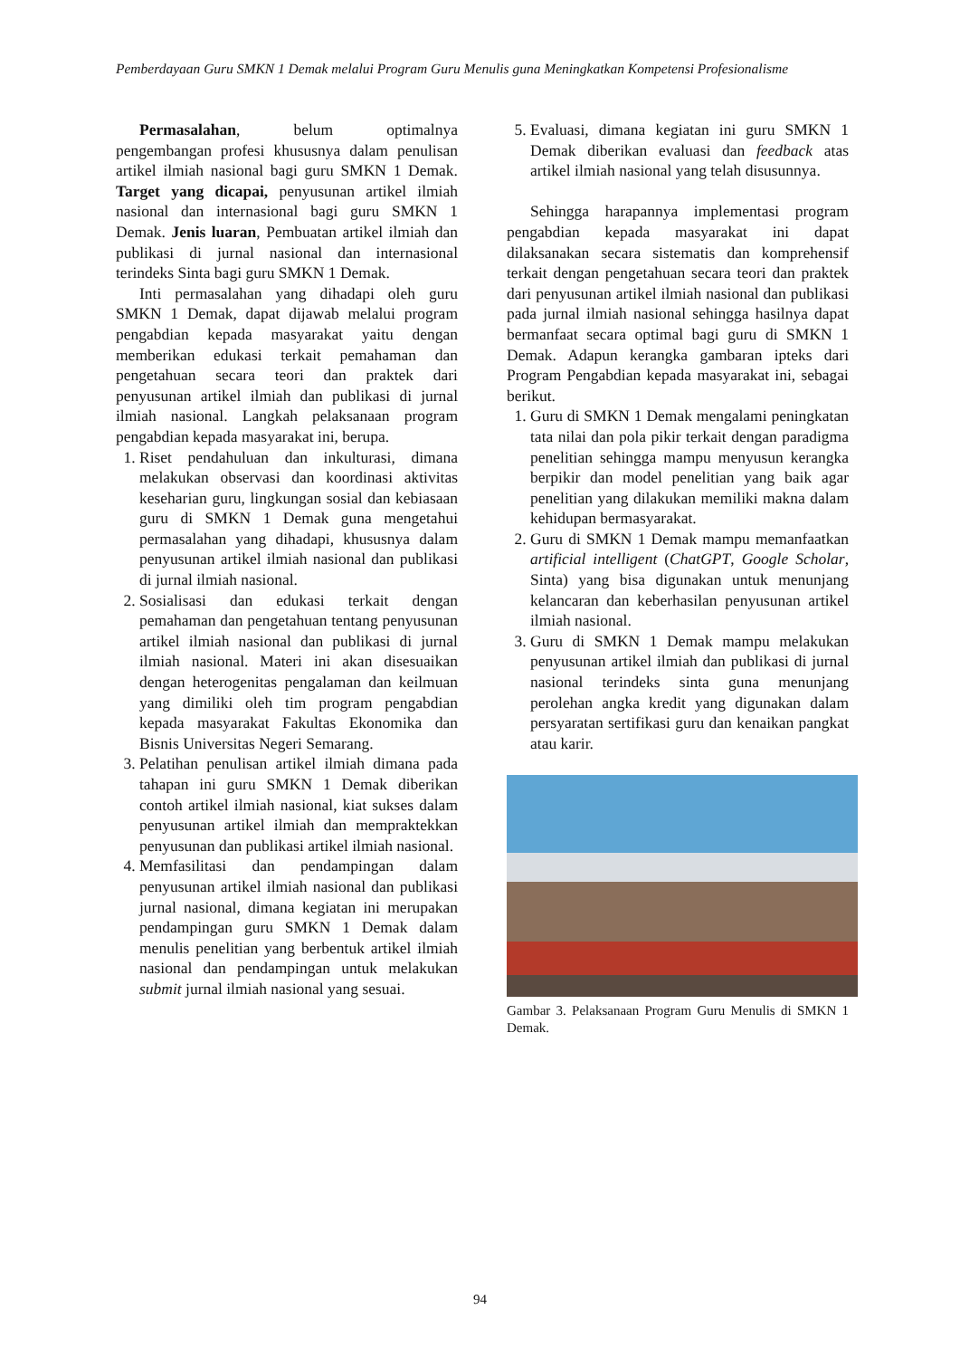Pemberdayaan Guru SMKN 1 Demak melalui Program Guru Menulis guna Meningkatkan Kompetensi Profesionalisme
Permasalahan, belum optimalnya pengembangan profesi khususnya dalam penulisan artikel ilmiah nasional bagi guru SMKN 1 Demak. Target yang dicapai, penyusunan artikel ilmiah nasional dan internasional bagi guru SMKN 1 Demak. Jenis luaran, Pembuatan artikel ilmiah dan publikasi di jurnal nasional dan internasional terindeks Sinta bagi guru SMKN 1 Demak.
Inti permasalahan yang dihadapi oleh guru SMKN 1 Demak, dapat dijawab melalui program pengabdian kepada masyarakat yaitu dengan memberikan edukasi terkait pemahaman dan pengetahuan secara teori dan praktek dari penyusunan artikel ilmiah dan publikasi di jurnal ilmiah nasional. Langkah pelaksanaan program pengabdian kepada masyarakat ini, berupa.
1. Riset pendahuluan dan inkulturasi, dimana melakukan observasi dan koordinasi aktivitas keseharian guru, lingkungan sosial dan kebiasaan guru di SMKN 1 Demak guna mengetahui permasalahan yang dihadapi, khususnya dalam penyusunan artikel ilmiah nasional dan publikasi di jurnal ilmiah nasional.
2. Sosialisasi dan edukasi terkait dengan pemahaman dan pengetahuan tentang penyusunan artikel ilmiah nasional dan publikasi di jurnal ilmiah nasional. Materi ini akan disesuaikan dengan heterogenitas pengalaman dan keilmuan yang dimiliki oleh tim program pengabdian kepada masyarakat Fakultas Ekonomika dan Bisnis Universitas Negeri Semarang.
3. Pelatihan penulisan artikel ilmiah dimana pada tahapan ini guru SMKN 1 Demak diberikan contoh artikel ilmiah nasional, kiat sukses dalam penyusunan artikel ilmiah dan mempraktekkan penyusunan dan publikasi artikel ilmiah nasional.
4. Memfasilitasi dan pendampingan dalam penyusunan artikel ilmiah nasional dan publikasi jurnal nasional, dimana kegiatan ini merupakan pendampingan guru SMKN 1 Demak dalam menulis penelitian yang berbentuk artikel ilmiah nasional dan pendampingan untuk melakukan submit jurnal ilmiah nasional yang sesuai.
5. Evaluasi, dimana kegiatan ini guru SMKN 1 Demak diberikan evaluasi dan feedback atas artikel ilmiah nasional yang telah disusunnya.
Sehingga harapannya implementasi program pengabdian kepada masyarakat ini dapat dilaksanakan secara sistematis dan komprehensif terkait dengan pengetahuan secara teori dan praktek dari penyusunan artikel ilmiah nasional dan publikasi pada jurnal ilmiah nasional sehingga hasilnya dapat bermanfaat secara optimal bagi guru di SMKN 1 Demak. Adapun kerangka gambaran ipteks dari Program Pengabdian kepada masyarakat ini, sebagai berikut.
1. Guru di SMKN 1 Demak mengalami peningkatan tata nilai dan pola pikir terkait dengan paradigma penelitian sehingga mampu menyusun kerangka berpikir dan model penelitian yang baik agar penelitian yang dilakukan memiliki makna dalam kehidupan bermasyarakat.
2. Guru di SMKN 1 Demak mampu memanfaatkan artificial intelligent (ChatGPT, Google Scholar, Sinta) yang bisa digunakan untuk menunjang kelancaran dan keberhasilan penyusunan artikel ilmiah nasional.
3. Guru di SMKN 1 Demak mampu melakukan penyusunan artikel ilmiah dan publikasi di jurnal nasional terindeks sinta guna menunjang perolehan angka kredit yang digunakan dalam persyaratan sertifikasi guru dan kenaikan pangkat atau karir.
Gambar 3. Pelaksanaan Program Guru Menulis di SMKN 1 Demak.
94